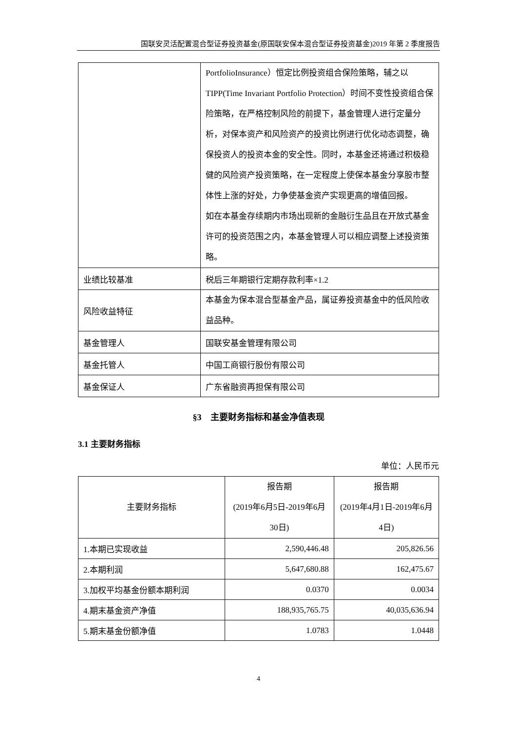国联安灵活配置混合型证券投资基金(原国联安保本混合型证券投资基金)2019 年第 2 季度报告
| | PortfolioInsurance）恒定比例投资组合保险策略，辅之以TIPP(Time Invariant Portfolio Protection）时间不变性投资组合保险策略，在严格控制风险的前提下，基金管理人进行定量分析，对保本资产和风险资产的投资比例进行优化动态调整，确保投资人的投资本金的安全性。同时，本基金还将通过积极稳健的风险资产投资策略，在一定程度上使保本基金分享股市整体性上涨的好处，力争使基金资产实现更高的增值回报。 如在本基金存续期内市场出现新的金融衍生品且在开放式基金许可的投资范围之内，本基金管理人可以相应调整上述投资策略。 |
| 业绩比较基准 | 税后三年期银行定期存款利率×1.2 |
| 风险收益特征 | 本基金为保本混合型基金产品，属证券投资基金中的低风险收益品种。 |
| 基金管理人 | 国联安基金管理有限公司 |
| 基金托管人 | 中国工商银行股份有限公司 |
| 基金保证人 | 广东省融资再担保有限公司 |
§3　主要财务指标和基金净值表现
3.1 主要财务指标
单位：人民币元
| 主要财务指标 | 报告期 (2019年6月5日-2019年6月30日) | 报告期 (2019年4月1日-2019年6月4日) |
| --- | --- | --- |
| 1.本期已实现收益 | 2,590,446.48 | 205,826.56 |
| 2.本期利润 | 5,647,680.88 | 162,475.67 |
| 3.加权平均基金份额本期利润 | 0.0370 | 0.0034 |
| 4.期末基金资产净值 | 188,935,765.75 | 40,035,636.94 |
| 5.期末基金份额净值 | 1.0783 | 1.0448 |
4